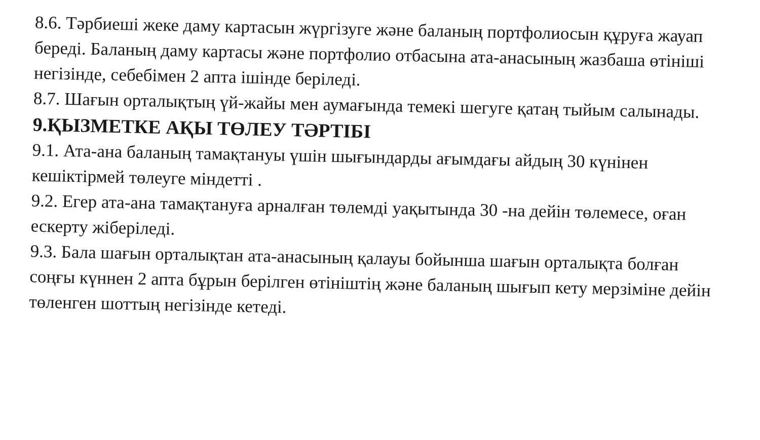8.6. Тәрбиеші жеке даму картасын жүргізуге және баланың портфолиосын құруға жауап береді. Баланың даму картасы және портфолио отбасына ата-анасының жазбаша өтініші негізінде, себебімен 2 апта ішінде беріледі.
8.7. Шағын орталықтың үй-жайы мен аумағында темекі шегуге қатаң тыйым салынады.
9.ҚЫЗМЕТКЕ АҚЫ ТӨЛЕУ ТӘРТІБІ
9.1. Ата-ана баланың тамақтануы үшін шығындарды ағымдағы айдың 30 күнінен кешіктірмей төлеуге міндетті .
9.2. Егер ата-ана тамақтануға арналған төлемді уақытында 30 -на дейін төлемесе, оған ескерту жіберіледі.
9.3. Бала шағын орталықтан ата-анасының қалауы бойынша шағын орталықта болған соңғы күннен 2 апта бұрын берілген өтініштің және баланың шығып кету мерзіміне дейін төленген шоттың негізінде кетеді.